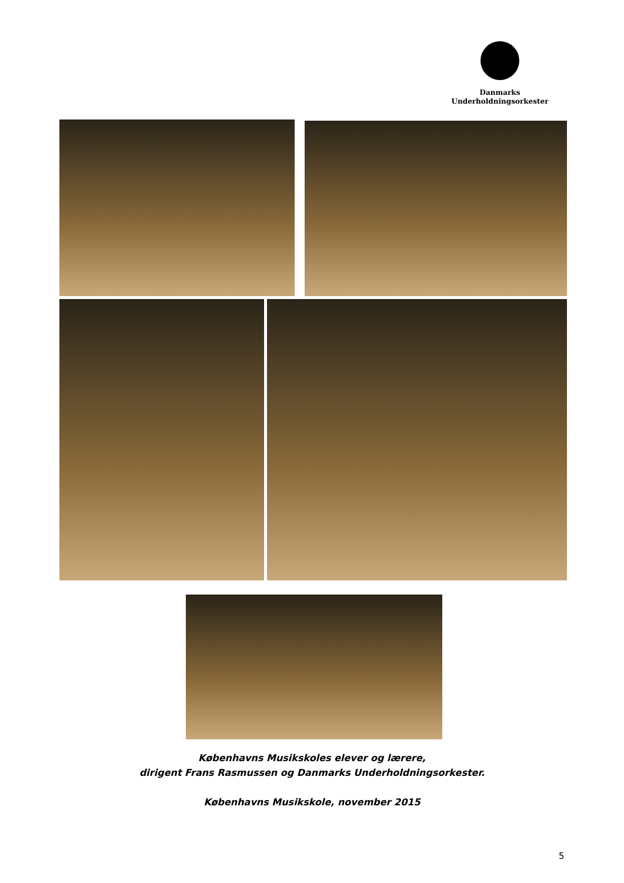Danmarks
Underholdningsorkester
Københavns Musikskoles elever og lærere,
dirigent Frans Rasmussen og Danmarks Underholdningsorkester.
Københavns Musikskole, november 2015
5